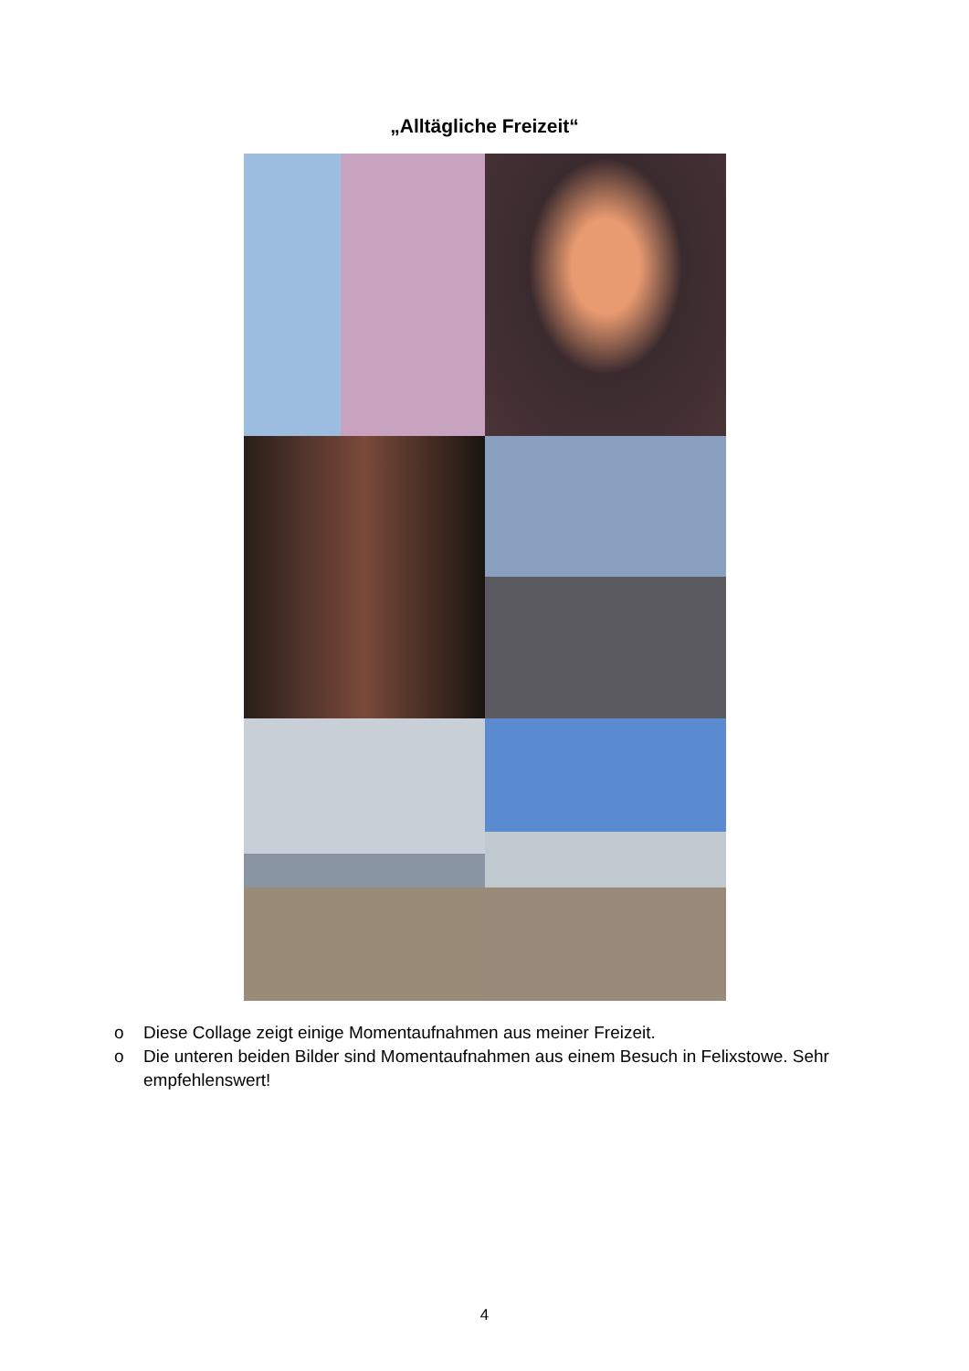„Alltägliche Freizeit“
o Diese Collage zeigt einige Momentaufnahmen aus meiner Freizeit.
o Die unteren beiden Bilder sind Momentaufnahmen aus einem Besuch in Felixstowe. Sehr empfehlenswert!
4